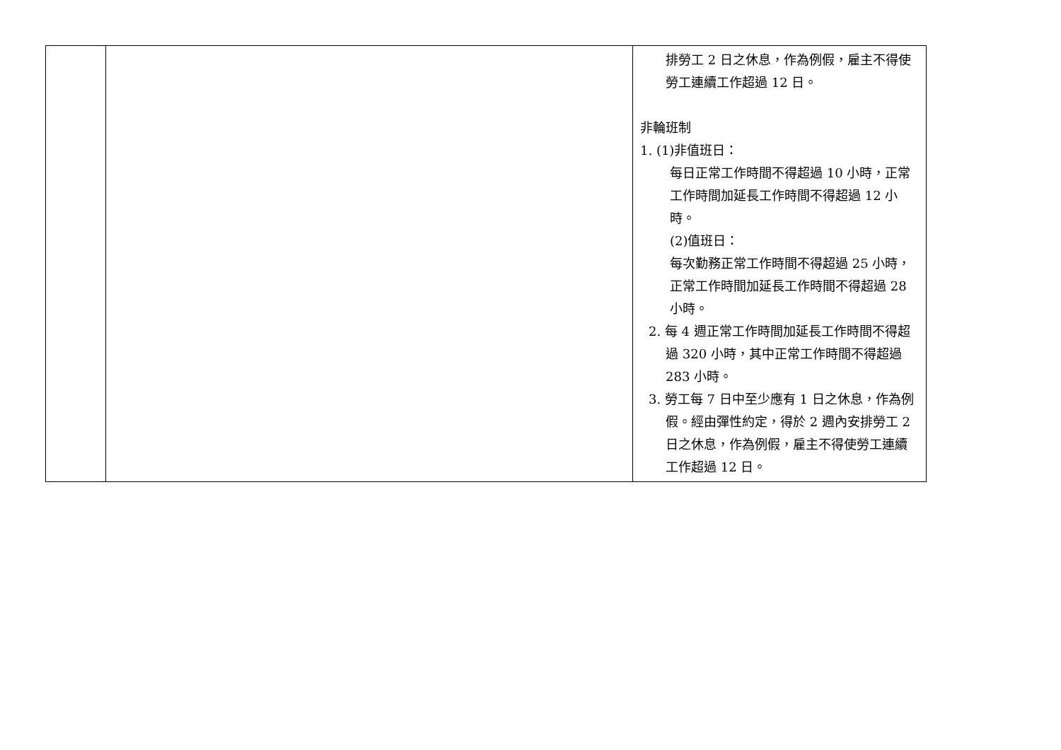| | | 排勞工 2 日之休息，作為例假，雇主不得使勞工連續工作超過 12 日。 非輪班制 1. (1)非值班日： 每日正常工作時間不得超過 10 小時，正常工作時間加延長工作時間不得超過 12 小時。 (2)值班日： 每次勤務正常工作時間不得超過 25 小時，正常工作時間加延長工作時間不得超過 28 小時。 2. 每 4 週正常工作時間加延長工作時間不得超過 320 小時，其中正常工作時間不得超過 283 小時。 3. 勞工每 7 日中至少應有 1 日之休息，作為例假。經由彈性約定，得於 2 週內安排勞工 2 日之休息，作為例假，雇主不得使勞工連續工作超過 12 日。 |